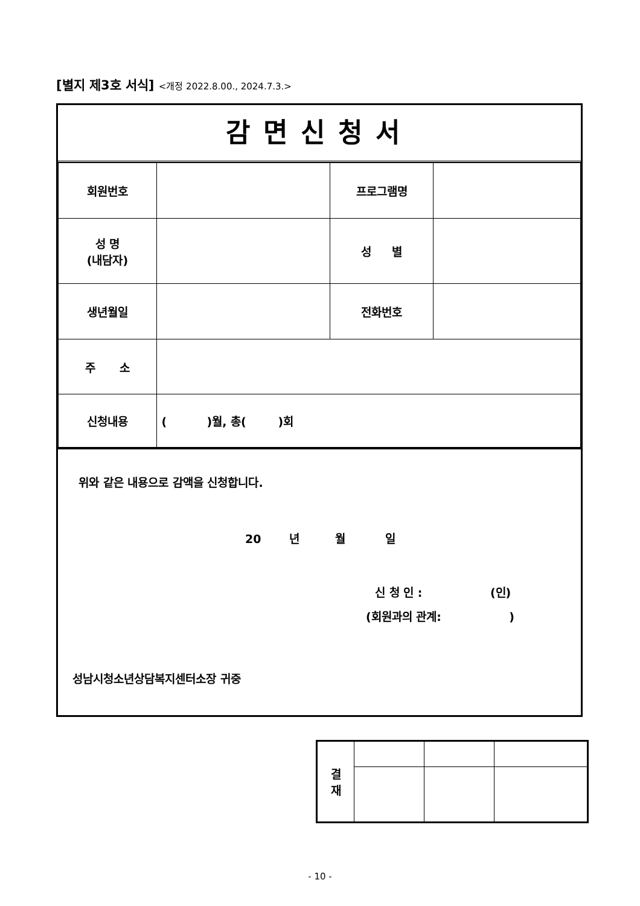[별지 제3호 서식] <개정 2022.8.00., 2024.7.3.>
감면신청서
| 회원번호 | | 프로그램명 | |
| 성 명 (내담자) | | 성 별 | |
| 생년월일 | | 전화번호 | |
| 주 소 | | | |
| 신청내용 | ( )월, 총( )회 | | |
위와 같은 내용으로 감액을 신청합니다.
20 년 월 일
신 청 인 : (인)
(회원과의 관계: )
성남시청소년상담복지센터소장 귀중
| 결 재 | | | |
- 10 -